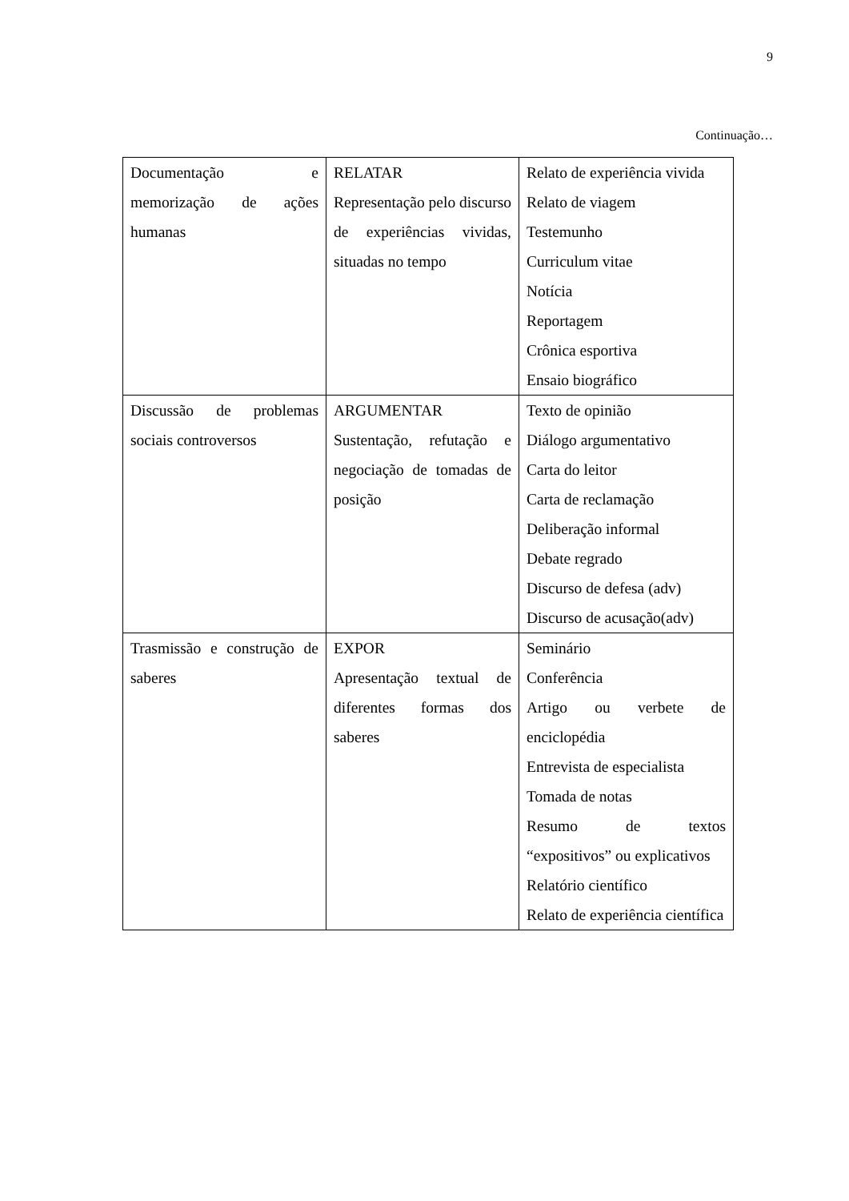9
Continuação…
| Documentação e memorização de ações humanas | RELATAR Representação pelo discurso de experiências vividas, situadas no tempo | Relato de experiência vivida Relato de viagem Testemunho Curriculum vitae Notícia Reportagem Crônica esportiva Ensaio biográfico |
| Discussão de problemas sociais controversos | ARGUMENTAR Sustentação, refutação e negociação de tomadas de posição | Texto de opinião Diálogo argumentativo Carta do leitor Carta de reclamação Deliberação informal Debate regrado Discurso de defesa (adv) Discurso de acusação(adv) |
| Trasmissão e construção de saberes | EXPOR Apresentação textual de diferentes formas dos saberes | Seminário Conferência Artigo ou verbete de enciclopédia Entrevista de especialista Tomada de notas Resumo de textos “expositivos” ou explicativos Relatório científico Relato de experiência científica |